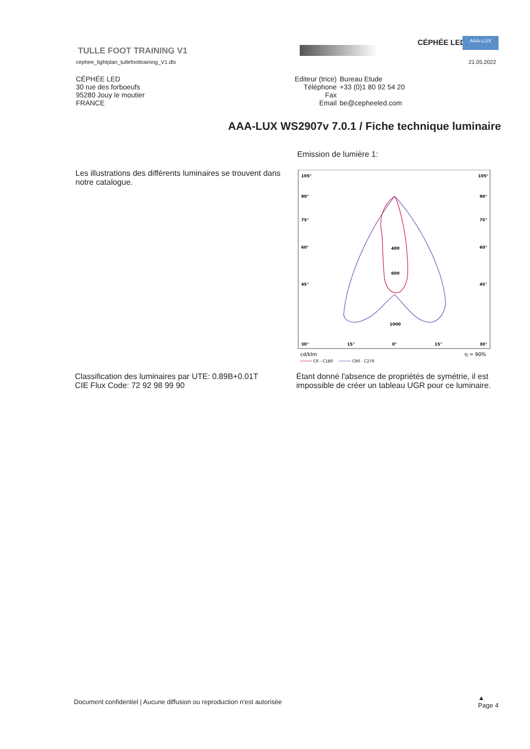TULLE FOOT TRAINING V1
CÉPHÉE LED AAA-LUX
cephee_lightplan_tullefoottraining_V1.dlx
21.05.2022
CÉPHÉE LED
30 rue des forboeufs
95280 Jouy le moutier
FRANCE
| Editeur (trice) | Bureau Etude |
| Téléphone | +33 (0)1 80 92 54 20 |
| Fax | |
| Email | be@cepheeled.com |
AAA-LUX WS2907v 7.0.1 / Fiche technique luminaire
Emission de lumière 1:
Les illustrations des différents luminaires se trouvent dans notre catalogue.
105°
105°
90°
90°
75°
75°
60°
60°
45°
45°
400
600
1000
30°
15°
0°
15°
30°
cd/klm
η = 90%
C0 - C180
C90 - C270
Classification des luminaires par UTE: 0.89B+0.01T
CIE Flux Code: 72 92 98 99 90
Étant donné l'absence de propriétés de symétrie, il est impossible de créer un tableau UGR pour ce luminaire.
Document confidentiel | Aucune diffusion ou reproduction n'est autorisée
▲
Page 4